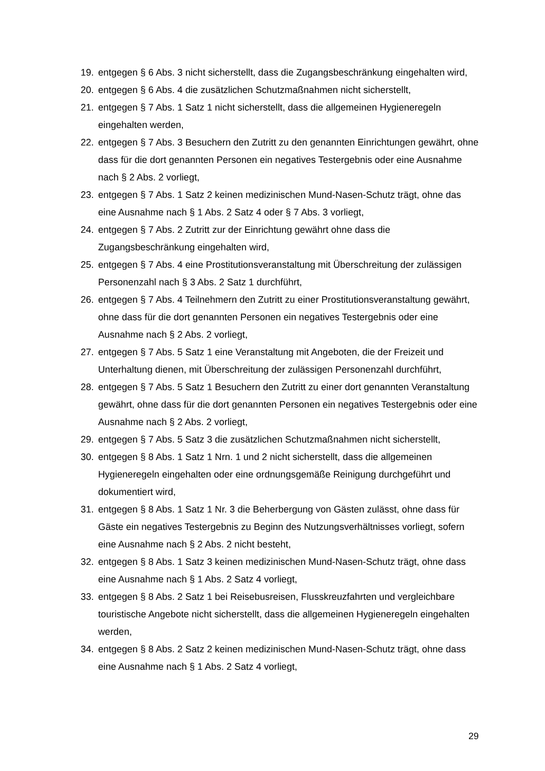19. entgegen § 6 Abs. 3 nicht sicherstellt, dass die Zugangsbeschränkung eingehalten wird,
20. entgegen § 6 Abs. 4 die zusätzlichen Schutzmaßnahmen nicht sicherstellt,
21. entgegen § 7 Abs. 1 Satz 1 nicht sicherstellt, dass die allgemeinen Hygieneregeln eingehalten werden,
22. entgegen § 7 Abs. 3 Besuchern den Zutritt zu den genannten Einrichtungen gewährt, ohne dass für die dort genannten Personen ein negatives Testergebnis oder eine Ausnahme nach § 2 Abs. 2 vorliegt,
23. entgegen § 7 Abs. 1 Satz 2 keinen medizinischen Mund-Nasen-Schutz trägt, ohne das eine Ausnahme nach § 1 Abs. 2 Satz 4 oder § 7 Abs. 3 vorliegt,
24. entgegen § 7 Abs. 2 Zutritt zur der Einrichtung gewährt ohne dass die Zugangsbeschränkung eingehalten wird,
25. entgegen § 7 Abs. 4 eine Prostitutionsveranstaltung mit Überschreitung der zulässigen Personenzahl nach § 3 Abs. 2 Satz 1 durchführt,
26. entgegen § 7 Abs. 4 Teilnehmern den Zutritt zu einer Prostitutionsveranstaltung gewährt, ohne dass für die dort genannten Personen ein negatives Testergebnis oder eine Ausnahme nach § 2 Abs. 2 vorliegt,
27. entgegen § 7 Abs. 5 Satz 1 eine Veranstaltung mit Angeboten, die der Freizeit und Unterhaltung dienen, mit Überschreitung der zulässigen Personenzahl durchführt,
28. entgegen § 7 Abs. 5 Satz 1 Besuchern den Zutritt zu einer dort genannten Veranstaltung gewährt, ohne dass für die dort genannten Personen ein negatives Testergebnis oder eine Ausnahme nach § 2 Abs. 2 vorliegt,
29. entgegen § 7 Abs. 5 Satz 3 die zusätzlichen Schutzmaßnahmen nicht sicherstellt,
30. entgegen § 8 Abs. 1 Satz 1 Nrn. 1 und 2 nicht sicherstellt, dass die allgemeinen Hygieneregeln eingehalten oder eine ordnungsgemäße Reinigung durchgeführt und dokumentiert wird,
31. entgegen § 8 Abs. 1 Satz 1 Nr. 3 die Beherbergung von Gästen zulässt, ohne dass für Gäste ein negatives Testergebnis zu Beginn des Nutzungsverhältnisses vorliegt, sofern eine Ausnahme nach § 2 Abs. 2 nicht besteht,
32. entgegen § 8 Abs. 1 Satz 3 keinen medizinischen Mund-Nasen-Schutz trägt, ohne dass eine Ausnahme nach § 1 Abs. 2 Satz 4 vorliegt,
33. entgegen § 8 Abs. 2 Satz 1 bei Reisebusreisen, Flusskreuzfahrten und vergleichbare touristische Angebote nicht sicherstellt, dass die allgemeinen Hygieneregeln eingehalten werden,
34. entgegen § 8 Abs. 2 Satz 2 keinen medizinischen Mund-Nasen-Schutz trägt, ohne dass eine Ausnahme nach § 1 Abs. 2 Satz 4 vorliegt,
29